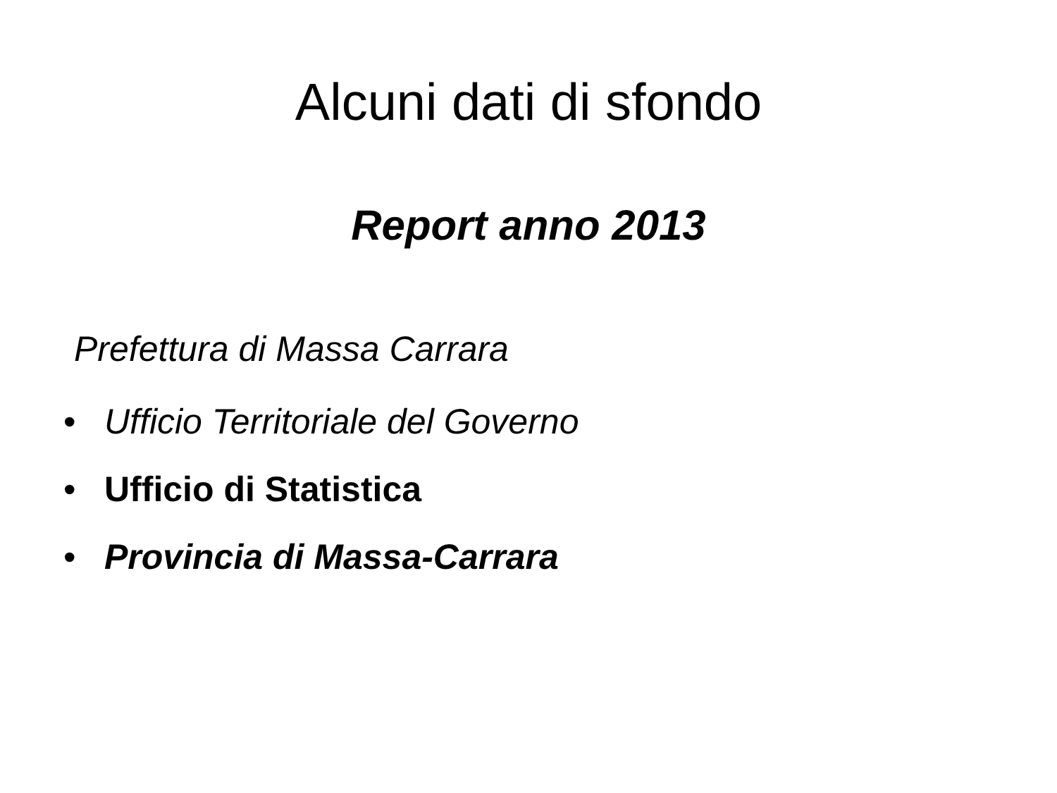Alcuni dati di sfondo
Report anno 2013
Prefettura di Massa Carrara
• Ufficio Territoriale del Governo
• Ufficio di Statistica
• Provincia di Massa-Carrara